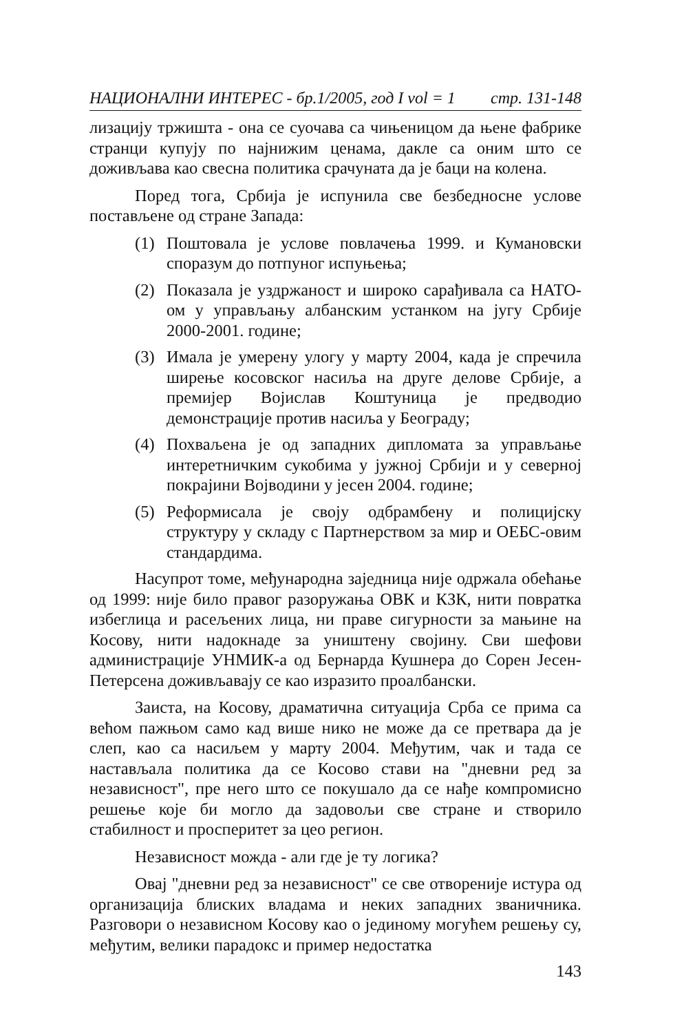НАЦИОНАЛНИ ИНТЕРЕС - бр.1/2005, год I vol = 1 стр. 131-148
лизацију тржишта - она се суочава са чињеницом да њене фабрике странци купују по најнижим ценама, дакле са оним што се доживљава као свесна политика срачуната да је баци на колена.
Поред тога, Србија је испунила све безбедносне услове постављене од стране Запада:
(1) Поштовала је услове повлачења 1999. и Кумановски споразум до потпуног испуњења;
(2) Показала је уздржаност и широко сарађивала са НАТО-ом у управљању албанским устанком на југу Србије 2000-2001. године;
(3) Имала је умерену улогу у марту 2004, када је спречила ширење косовског насиља на друге делове Србије, а премијер Војислав Коштуница је предводио демонстрације против насиља у Београду;
(4) Похваљена је од западних дипломата за управљање интеретничким сукобима у јужној Србији и у северној покрајини Војводини у јесен 2004. године;
(5) Реформисала је своју одбрамбену и полицијску структуру у складу с Партнерством за мир и ОЕБС-овим стандардима.
Насупрот томе, међународна заједница није одржала обећање од 1999: није било правог разоружања ОВК и КЗК, нити повратка избеглица и расељених лица, ни праве сигурности за мањине на Косову, нити надокнаде за уништену својину. Сви шефови администрације УНМИК-а од Бернарда Кушнера до Сорен Јесен-Петерсена доживљавају се као изразито проалбански.
Заиста, на Косову, драматична ситуација Срба се прима са већом пажњом само кад више нико не може да се претвара да је слеп, као са насиљем у марту 2004. Међутим, чак и тада се настављала политика да се Косово стави на "дневни ред за независност", пре него што се покушало да се нађе компромисно решење које би могло да задовољи све стране и створило стабилност и просперитет за цео регион.
Независност можда - али где је ту логика?
Овај "дневни ред за независност" се све отвореније истура од организација блиских владама и неких западних званичника. Разговори о независном Косову као о јединому могућем решењу су, међутим, велики парадокс и пример недостатка
143